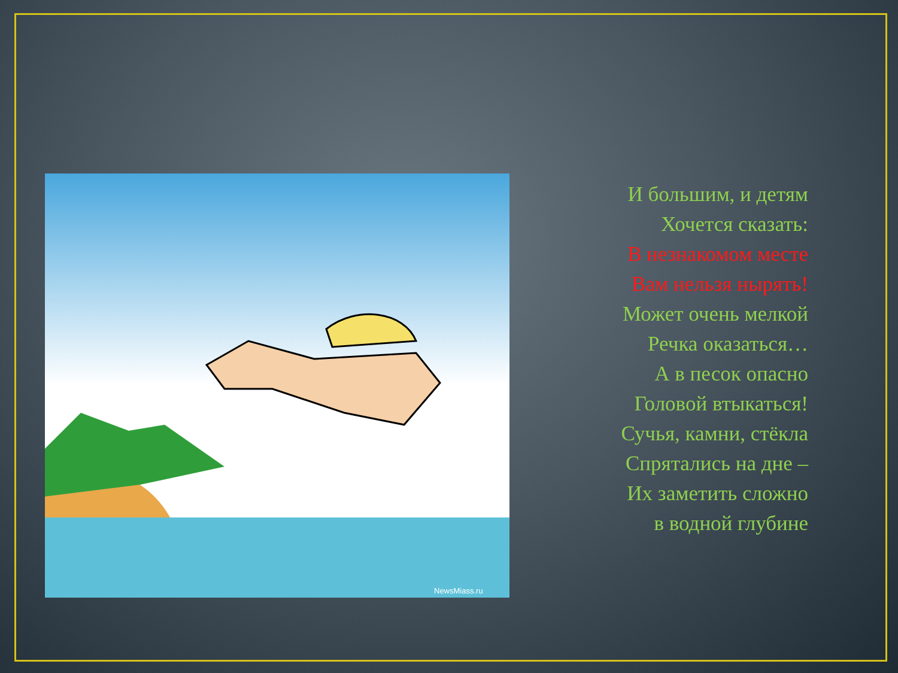NewsMiass.ru
И большим, и детям
Хочется сказать:
В незнакомом месте
Вам нельзя нырять!
Может очень мелкой
Речка оказаться…
А в песок опасно
Головой втыкаться!
Сучья, камни, стёкла
Спрятались на дне –
Их заметить сложно
в водной глубине